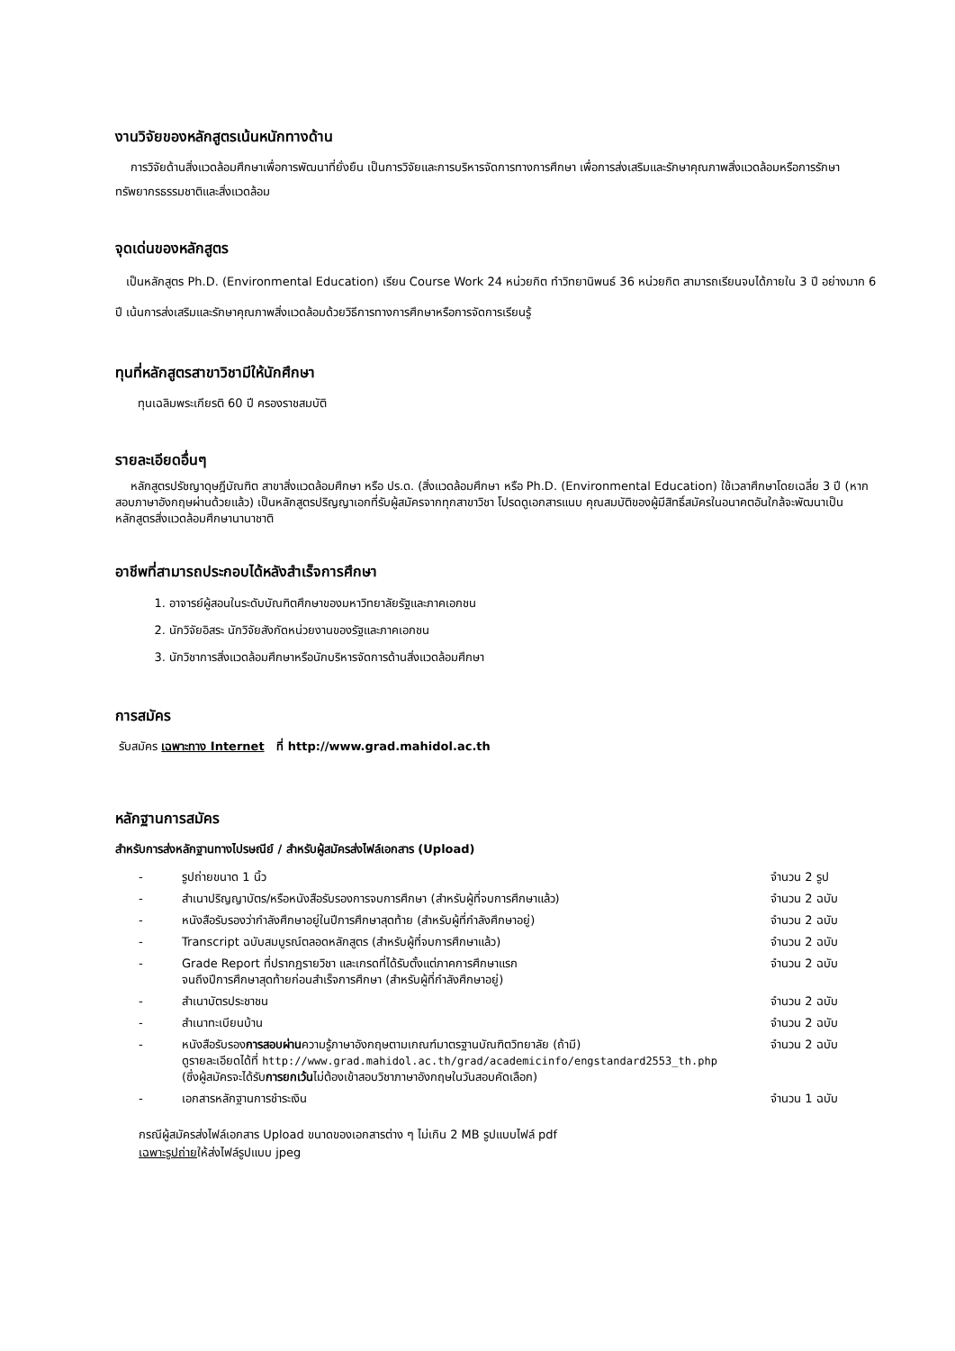งานวิจัยของหลักสูตรเน้นหนักทางด้าน
การวิจัยด้านสิ่งแวดล้อมศึกษาเพื่อการพัฒนาที่ยั่งยืน เป็นการวิจัยและการบริหารจัดการทางการศึกษา เพื่อการส่งเสริมและรักษาคุณภาพสิ่งแวดล้อมหรือการรักษาทรัพยากรธรรมชาติและสิ่งแวดล้อม
จุดเด่นของหลักสูตร
เป็นหลักสูตร Ph.D. (Environmental Education) เรียน Course Work 24 หน่วยกิต ทำวิทยานิพนธ์ 36 หน่วยกิต สามารถเรียนจบได้ภายใน 3 ปี อย่างมาก 6 ปี เน้นการส่งเสริมและรักษาคุณภาพสิ่งแวดล้อมด้วยวิธีการทางการศึกษาหรือการจัดการเรียนรู้
ทุนที่หลักสูตรสาขาวิชามีให้นักศึกษา
ทุนเฉลิมพระเกียรติ 60 ปี ครองราชสมบัติ
รายละเอียดอื่นๆ
หลักสูตรปรัชญาดุษฎีบัณฑิต สาขาสิ่งแวดล้อมศึกษา หรือ ปร.ด. (สิ่งแวดล้อมศึกษา หรือ Ph.D. (Environmental Education) ใช้เวลาศึกษาโดยเฉลี่ย 3 ปี (หากสอบภาษาอังกฤษผ่านด้วยแล้ว) เป็นหลักสูตรปริญญาเอกที่รับผู้สมัครจากทุกสาขาวิชา โปรดดูเอกสารแนบ คุณสมบัติของผู้มีสิทธิ์สมัครในอนาคตอันใกล้จะพัฒนาเป็นหลักสูตรสิ่งแวดล้อมศึกษานานาชาติ
อาชีพที่สามารถประกอบได้หลังสำเร็จการศึกษา
1. อาจารย์ผู้สอนในระดับบัณฑิตศึกษาของมหาวิทยาลัยรัฐและภาคเอกชน
2. นักวิจัยอิสระ นักวิจัยสังกัดหน่วยงานของรัฐและภาคเอกชน
3. นักวิชาการสิ่งแวดล้อมศึกษาหรือนักบริหารจัดการด้านสิ่งแวดล้อมศึกษา
การสมัคร
รับสมัคร เฉพาะทาง Internet ที่ http://www.grad.mahidol.ac.th
หลักฐานการสมัคร
สำหรับการส่งหลักฐานทางไปรษณีย์ / สำหรับผู้สมัครส่งไฟล์เอกสาร (Upload)
| - | รูปถ่ายขนาด 1 นิ้ว | จำนวน 2 รูป |
| - | สำเนาปริญญาบัตร/หรือหนังสือรับรองการจบการศึกษา (สำหรับผู้ที่จบการศึกษาแล้ว) | จำนวน 2 ฉบับ |
| - | หนังสือรับรองว่ากำลังศึกษาอยู่ในปีการศึกษาสุดท้าย (สำหรับผู้ที่กำลังศึกษาอยู่) | จำนวน 2 ฉบับ |
| - | Transcript ฉบับสมบูรณ์ตลอดหลักสูตร (สำหรับผู้ที่จบการศึกษาแล้ว) | จำนวน 2 ฉบับ |
| - | Grade Report ที่ปรากฏรายวิชา และเกรดที่ได้รับตั้งแต่ภาคการศึกษาแรก จนถึงปีการศึกษาสุดท้ายก่อนสำเร็จการศึกษา (สำหรับผู้ที่กำลังศึกษาอยู่) | จำนวน 2 ฉบับ |
| - | สำเนาบัตรประชาชน | จำนวน 2 ฉบับ |
| - | สำเนาทะเบียนบ้าน | จำนวน 2 ฉบับ |
| - | หนังสือรับรอง การสอบผ่าน ความรู้ภาษาอังกฤษตามเกณฑ์มาตรฐานบัณฑิตวิทยาลัย (ถ้ามี) ดูรายละเอียดได้ที่ http://www.grad.mahidol.ac.th/grad/academicinfo/engstandard2553_th.php (ซึ่งผู้สมัครจะได้รับ การยกเว้น ไม่ต้องเข้าสอบวิชาภาษาอังกฤษในวันสอบคัดเลือก) | จำนวน 2 ฉบับ |
| - | เอกสารหลักฐานการชำระเงิน | จำนวน 1 ฉบับ |
กรณีผู้สมัครส่งไฟล์เอกสาร Upload ขนาดของเอกสารต่าง ๆ ไม่เกิน 2 MB รูปแบบไฟล์ pdf
เฉพาะรูปถ่ายให้ส่งไฟล์รูปแบบ jpeg